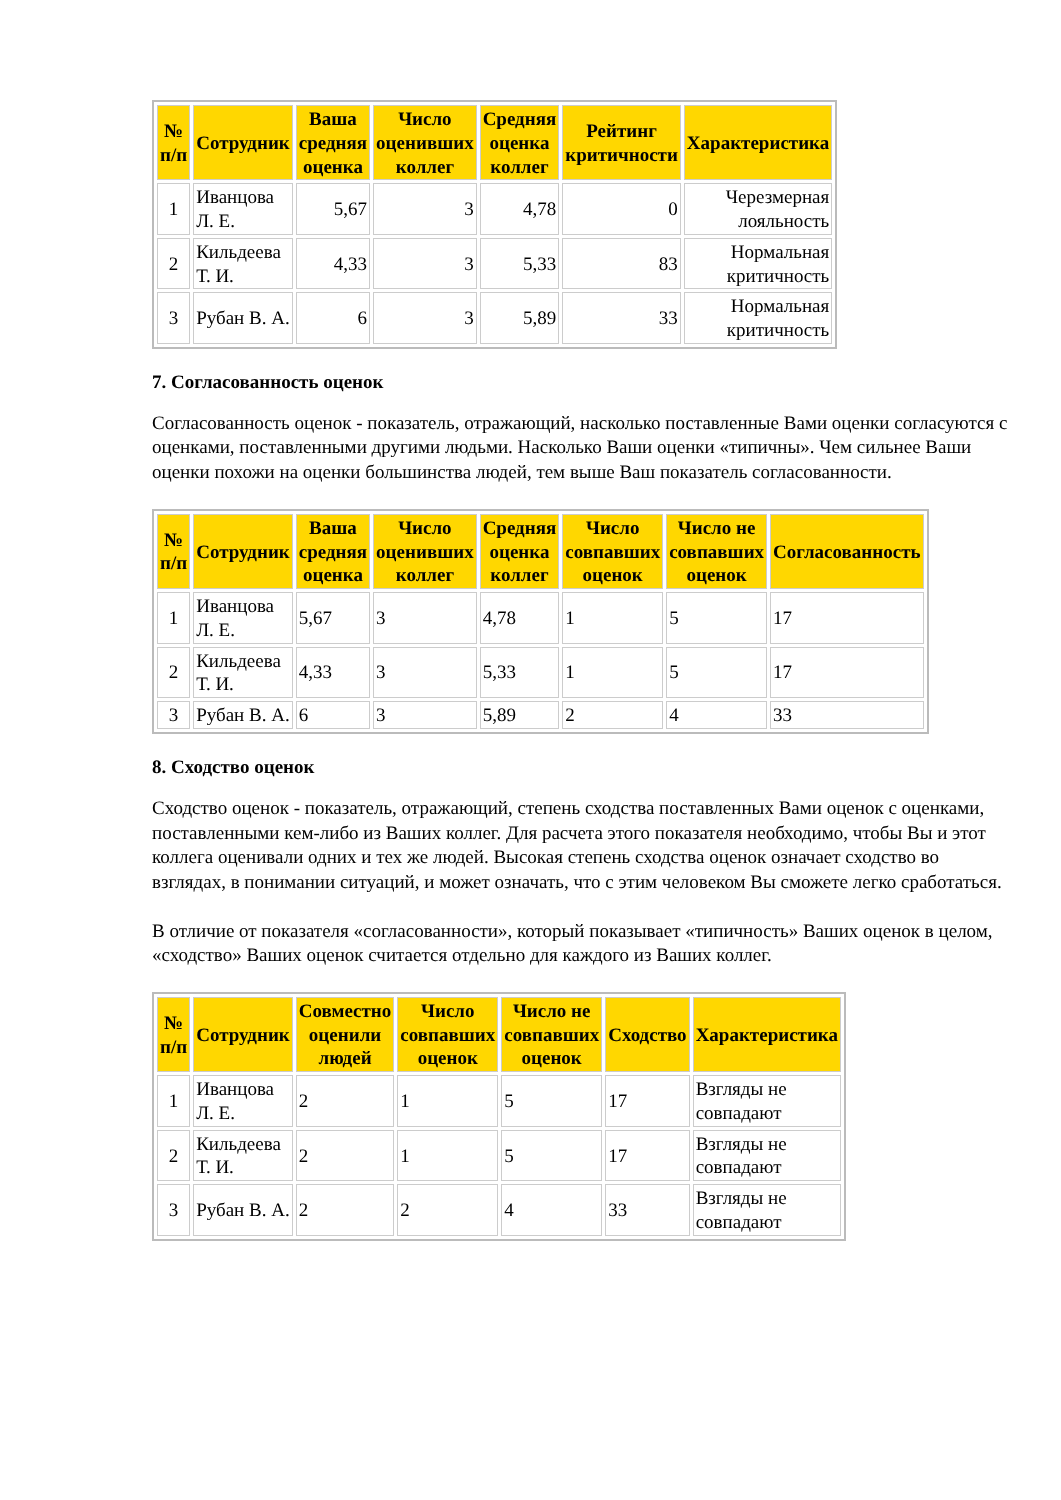| № п/п | Сотрудник | Ваша средняя оценка | Число оценивших коллег | Средняя оценка коллег | Рейтинг критичности | Характеристика |
| --- | --- | --- | --- | --- | --- | --- |
| 1 | Иванцова Л. Е. | 5,67 | 3 | 4,78 | 0 | Черезмерная лояльность |
| 2 | Кильдеева Т. И. | 4,33 | 3 | 5,33 | 83 | Нормальная критичность |
| 3 | Рубан В. А. | 6 | 3 | 5,89 | 33 | Нормальная критичность |
7. Согласованность оценок
Согласованность оценок - показатель, отражающий, насколько поставленные Вами оценки согласуются с оценками, поставленными другими людьми. Насколько Ваши оценки «типичны». Чем сильнее Ваши оценки похожи на оценки большинства людей, тем выше Ваш показатель согласованности.
| № п/п | Сотрудник | Ваша средняя оценка | Число оценивших коллег | Средняя оценка коллег | Число совпавших оценок | Число не совпавших оценок | Согласованность |
| --- | --- | --- | --- | --- | --- | --- | --- |
| 1 | Иванцова Л. Е. | 5,67 | 3 | 4,78 | 1 | 5 | 17 |
| 2 | Кильдеева Т. И. | 4,33 | 3 | 5,33 | 1 | 5 | 17 |
| 3 | Рубан В. А. | 6 | 3 | 5,89 | 2 | 4 | 33 |
8. Сходство оценок
Сходство оценок - показатель, отражающий, степень сходства поставленных Вами оценок с оценками, поставленными кем-либо из Ваших коллег. Для расчета этого показателя необходимо, чтобы Вы и этот коллега оценивали одних и тех же людей. Высокая степень сходства оценок означает сходство во взглядах, в понимании ситуаций, и может означать, что с этим человеком Вы сможете легко сработаться.
В отличие от показателя «согласованности», который показывает «типичность» Ваших оценок в целом, «сходство» Ваших оценок считается отдельно для каждого из Ваших коллег.
| № п/п | Сотрудник | Совместно оценили людей | Число совпавших оценок | Число не совпавших оценок | Сходство | Характеристика |
| --- | --- | --- | --- | --- | --- | --- |
| 1 | Иванцова Л. Е. | 2 | 1 | 5 | 17 | Взгляды не совпадают |
| 2 | Кильдеева Т. И. | 2 | 1 | 5 | 17 | Взгляды не совпадают |
| 3 | Рубан В. А. | 2 | 2 | 4 | 33 | Взгляды не совпадают |